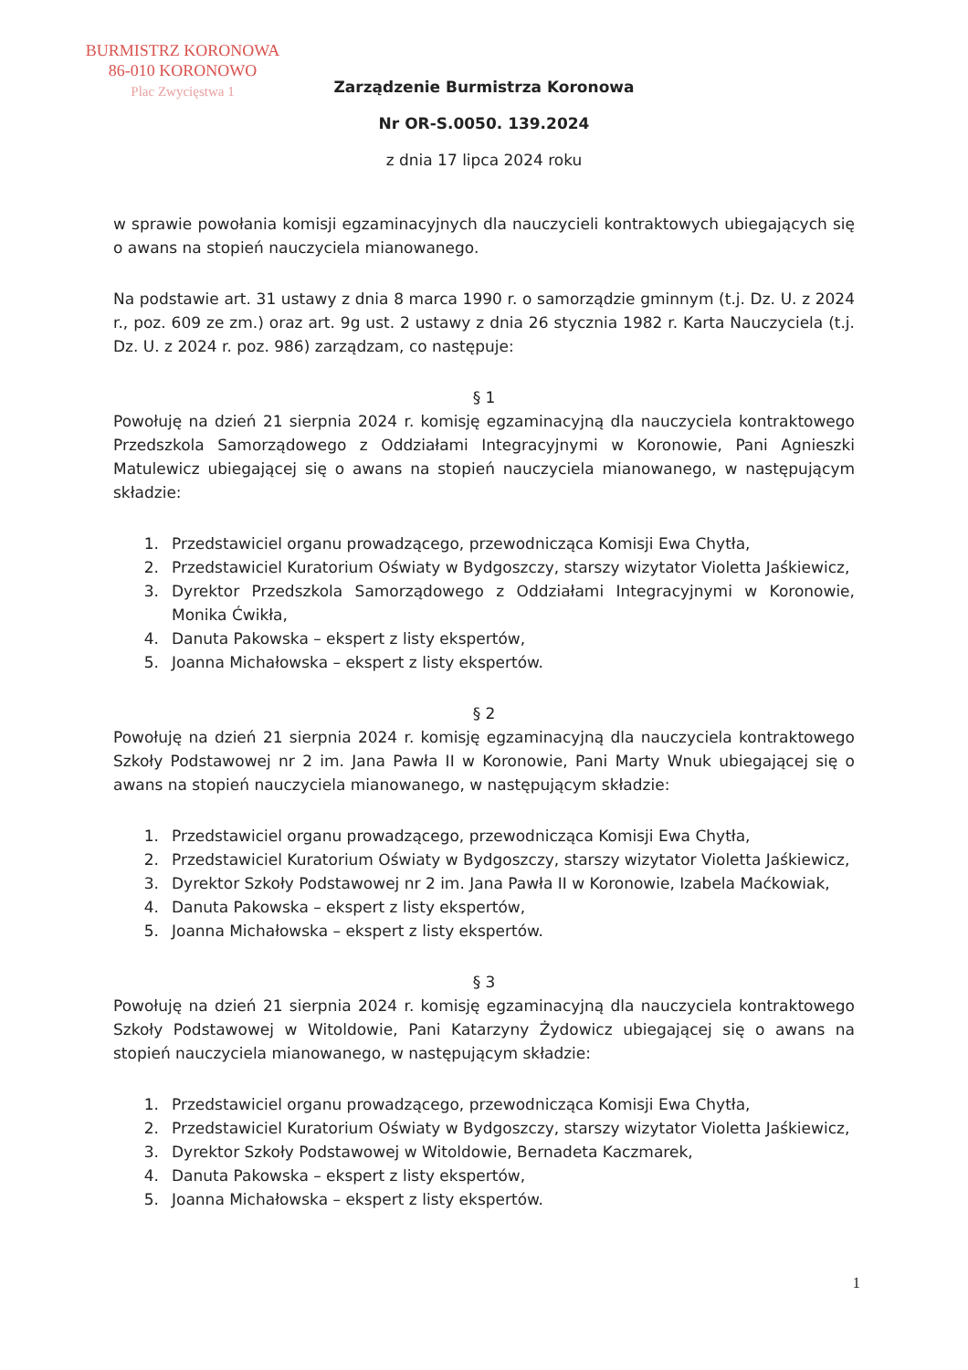BURMISTRZ KORONOWA
86-010 KORONOWO
Plac Zwycięstwa 1
Zarządzenie Burmistrza Koronowa
Nr OR-S.0050. 139.2024
z dnia 17 lipca 2024 roku
w sprawie powołania komisji egzaminacyjnych dla nauczycieli kontraktowych ubiegających się o awans na stopień nauczyciela mianowanego.
Na podstawie art. 31 ustawy z dnia 8 marca 1990 r. o samorządzie gminnym (t.j. Dz. U. z 2024 r., poz. 609 ze zm.) oraz art. 9g ust. 2 ustawy z dnia 26 stycznia 1982 r. Karta Nauczyciela (t.j. Dz. U. z 2024 r. poz. 986) zarządzam, co następuje:
§ 1
Powołuję na dzień 21 sierpnia 2024 r. komisję egzaminacyjną dla nauczyciela kontraktowego Przedszkola Samorządowego z Oddziałami Integracyjnymi w Koronowie, Pani Agnieszki Matulewicz ubiegającej się o awans na stopień nauczyciela mianowanego, w następującym składzie:
1. Przedstawiciel organu prowadzącego, przewodnicząca Komisji Ewa Chytła,
2. Przedstawiciel Kuratorium Oświaty w Bydgoszczy, starszy wizytator Violetta Jaśkiewicz,
3. Dyrektor Przedszkola Samorządowego z Oddziałami Integracyjnymi w Koronowie, Monika Ćwikła,
4. Danuta Pakowska – ekspert z listy ekspertów,
5. Joanna Michałowska – ekspert z listy ekspertów.
§ 2
Powołuję na dzień 21 sierpnia 2024 r. komisję egzaminacyjną dla nauczyciela kontraktowego Szkoły Podstawowej nr 2 im. Jana Pawła II w Koronowie, Pani Marty Wnuk ubiegającej się o awans na stopień nauczyciela mianowanego, w następującym składzie:
1. Przedstawiciel organu prowadzącego, przewodnicząca Komisji Ewa Chytła,
2. Przedstawiciel Kuratorium Oświaty w Bydgoszczy, starszy wizytator Violetta Jaśkiewicz,
3. Dyrektor Szkoły Podstawowej nr 2 im. Jana Pawła II w Koronowie, Izabela Maćkowiak,
4. Danuta Pakowska – ekspert z listy ekspertów,
5. Joanna Michałowska – ekspert z listy ekspertów.
§ 3
Powołuję na dzień 21 sierpnia 2024 r. komisję egzaminacyjną dla nauczyciela kontraktowego Szkoły Podstawowej w Witoldowie, Pani Katarzyny Żydowicz ubiegającej się o awans na stopień nauczyciela mianowanego, w następującym składzie:
1. Przedstawiciel organu prowadzącego, przewodnicząca Komisji Ewa Chytła,
2. Przedstawiciel Kuratorium Oświaty w Bydgoszczy, starszy wizytator Violetta Jaśkiewicz,
3. Dyrektor Szkoły Podstawowej w Witoldowie, Bernadeta Kaczmarek,
4. Danuta Pakowska – ekspert z listy ekspertów,
5. Joanna Michałowska – ekspert z listy ekspertów.
1